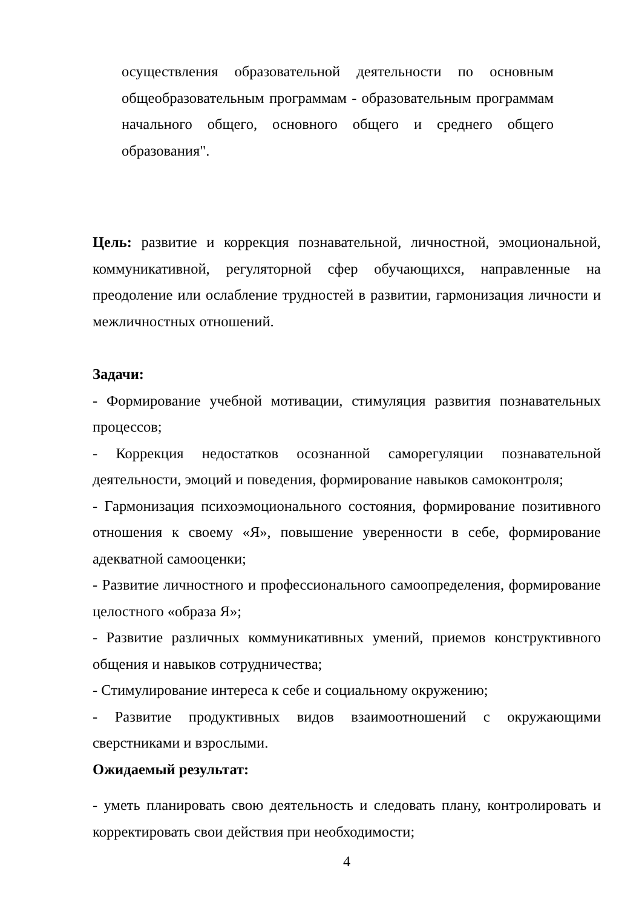осуществления образовательной деятельности по основным общеобразовательным программам - образовательным программам начального общего, основного общего и среднего общего образования".
Цель: развитие и коррекция познавательной, личностной, эмоциональной, коммуникативной, регуляторной сфер обучающихся, направленные на преодоление или ослабление трудностей в развитии, гармонизация личности и межличностных отношений.
Задачи:
- Формирование учебной мотивации, стимуляция развития познавательных процессов;
- Коррекция недостатков осознанной саморегуляции познавательной деятельности, эмоций и поведения, формирование навыков самоконтроля;
- Гармонизация психоэмоционального состояния, формирование позитивного отношения к своему «Я», повышение уверенности в себе, формирование адекватной самооценки;
- Развитие личностного и профессионального самоопределения, формирование целостного «образа Я»;
- Развитие различных коммуникативных умений, приемов конструктивного общения и навыков сотрудничества;
- Стимулирование интереса к себе и социальному окружению;
- Развитие продуктивных видов взаимоотношений с окружающими сверстниками и взрослыми.
Ожидаемый результат:
- уметь планировать свою деятельность и следовать плану, контролировать и корректировать свои действия при необходимости;
4